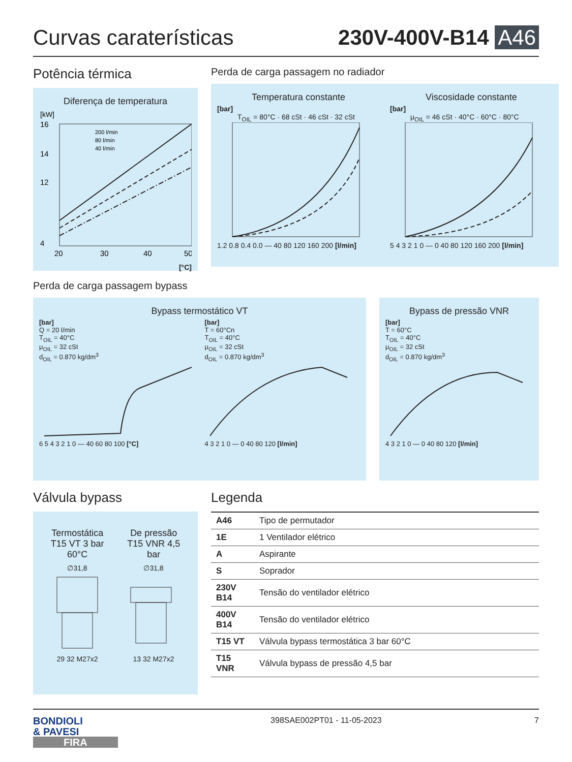Curvas caraterísticas
230V-400V-B14 A46
Potência térmica
Diferença de temperatura
[kW]
200 l/min
80 l/min
40 l/min
16
14
12
4
20
30
40
50
[°C]
Perda de carga passagem no radiador
Temperatura constante
[bar]
T<sub>OIL</sub> = 80°C · 68 cSt · 46 cSt · 32 cSt
1.2 0.8 0.4 0.0 — 40 80 120 160 200 [l/min]
Viscosidade constante
[bar]
μ<sub>OIL</sub> = 46 cSt · 40°C · 60°C · 80°C
5 4 3 2 1 0 — 0 40 80 120 160 200 [l/min]
Perda de carga passagem bypass
Bypass termostático VT
[bar]
Q = 20 l/min
T<sub>OIL</sub> = 40°C
μ<sub>OIL</sub> = 32 cSt
d<sub>OIL</sub> = 0.870 kg/dm<sup>3</sup>
6 5 4 3 2 1 0 — 40 60 80 100 [°C]
[bar]
T = 60°Cn
T<sub>OIL</sub> = 40°C
μ<sub>OIL</sub> = 32 cSt
d<sub>OIL</sub> = 0.870 kg/dm<sup>3</sup>
4 3 2 1 0 — 0 40 80 120 [l/min]
Bypass de pressão VNR
[bar]
T = 60°C
T<sub>OIL</sub> = 40°C
μ<sub>OIL</sub> = 32 cSt
d<sub>OIL</sub> = 0.870 kg/dm<sup>3</sup>
4 3 2 1 0 — 0 40 80 120 [l/min]
Válvula bypass
Termostática
T15 VT 3 bar
60°C
De pressão
T15 VNR 4,5
bar
∅31,8
29 32 M27x2
∅31,8
13 32 M27x2
Legenda
| A46 | Tipo de permutador |
| 1E | 1 Ventilador elétrico |
| A | Aspirante |
| S | Soprador |
| 230V B14 | Tensão do ventilador elétrico |
| 400V B14 | Tensão do ventilador elétrico |
| T15 VT | Válvula bypass termostática 3 bar 60°C |
| T15 VNR | Válvula bypass de pressão 4,5 bar |
BONDIOLI
& PAVESI
FIRA
398SAE002PT01 - 11-05-2023 7